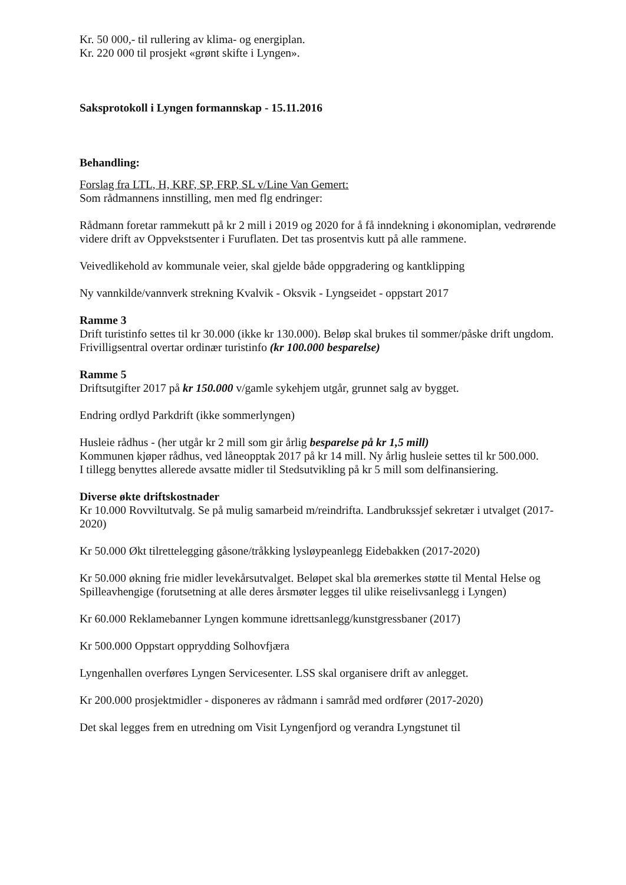Kr. 50 000,- til rullering av klima- og energiplan.
Kr. 220 000 til prosjekt «grønt skifte i Lyngen».
Saksprotokoll i Lyngen formannskap - 15.11.2016
Behandling:
Forslag fra LTL, H, KRF, SP, FRP, SL v/Line Van Gemert:
Som rådmannens innstilling, men med flg endringer:
Rådmann foretar rammekutt på kr 2 mill i 2019 og 2020 for å få inndekning i økonomiplan, vedrørende videre drift av Oppvekstsenter i Furuflaten. Det tas prosentvis kutt på alle rammene.
Veivedlikehold av kommunale veier, skal gjelde både oppgradering og kantklipping
Ny vannkilde/vannverk strekning Kvalvik - Oksvik - Lyngseidet - oppstart 2017
Ramme 3
Drift turistinfo settes til kr 30.000 (ikke kr 130.000). Beløp skal brukes til sommer/påske drift ungdom. Frivilligsentral overtar ordinær turistinfo (kr 100.000 besparelse)
Ramme 5
Driftsutgifter 2017 på kr 150.000 v/gamle sykehjem utgår, grunnet salg av bygget.
Endring ordlyd Parkdrift (ikke sommerlyngen)
Husleie rådhus - (her utgår kr 2 mill som gir årlig besparelse på kr 1,5 mill)
Kommunen kjøper rådhus, ved låneopptak 2017 på kr 14 mill. Ny årlig husleie settes til kr 500.000.
I tillegg benyttes allerede avsatte midler til Stedsutvikling på kr 5 mill som delfinansiering.
Diverse økte driftskostnader
Kr 10.000 Rovviltutvalg. Se på mulig samarbeid m/reindrifta. Landbrukssjef sekretær i utvalget (2017-2020)
Kr 50.000 Økt tilrettelegging gåsone/tråkking lysløypeanlegg Eidebakken (2017-2020)
Kr 50.000 økning frie midler levekårsutvalget. Beløpet skal bla øremerkes støtte til Mental Helse og Spilleavhengige (forutsetning at alle deres årsmøter legges til ulike reiselivsanlegg i Lyngen)
Kr 60.000 Reklamebanner Lyngen kommune idrettsanlegg/kunstgressbaner (2017)
Kr 500.000 Oppstart opprydding Solhovfjæra
Lyngenhallen overføres Lyngen Servicesenter. LSS skal organisere drift av anlegget.
Kr 200.000 prosjektmidler - disponeres av rådmann i samråd med ordfører (2017-2020)
Det skal legges frem en utredning om Visit Lyngenfjord og verandra Lyngstunet til